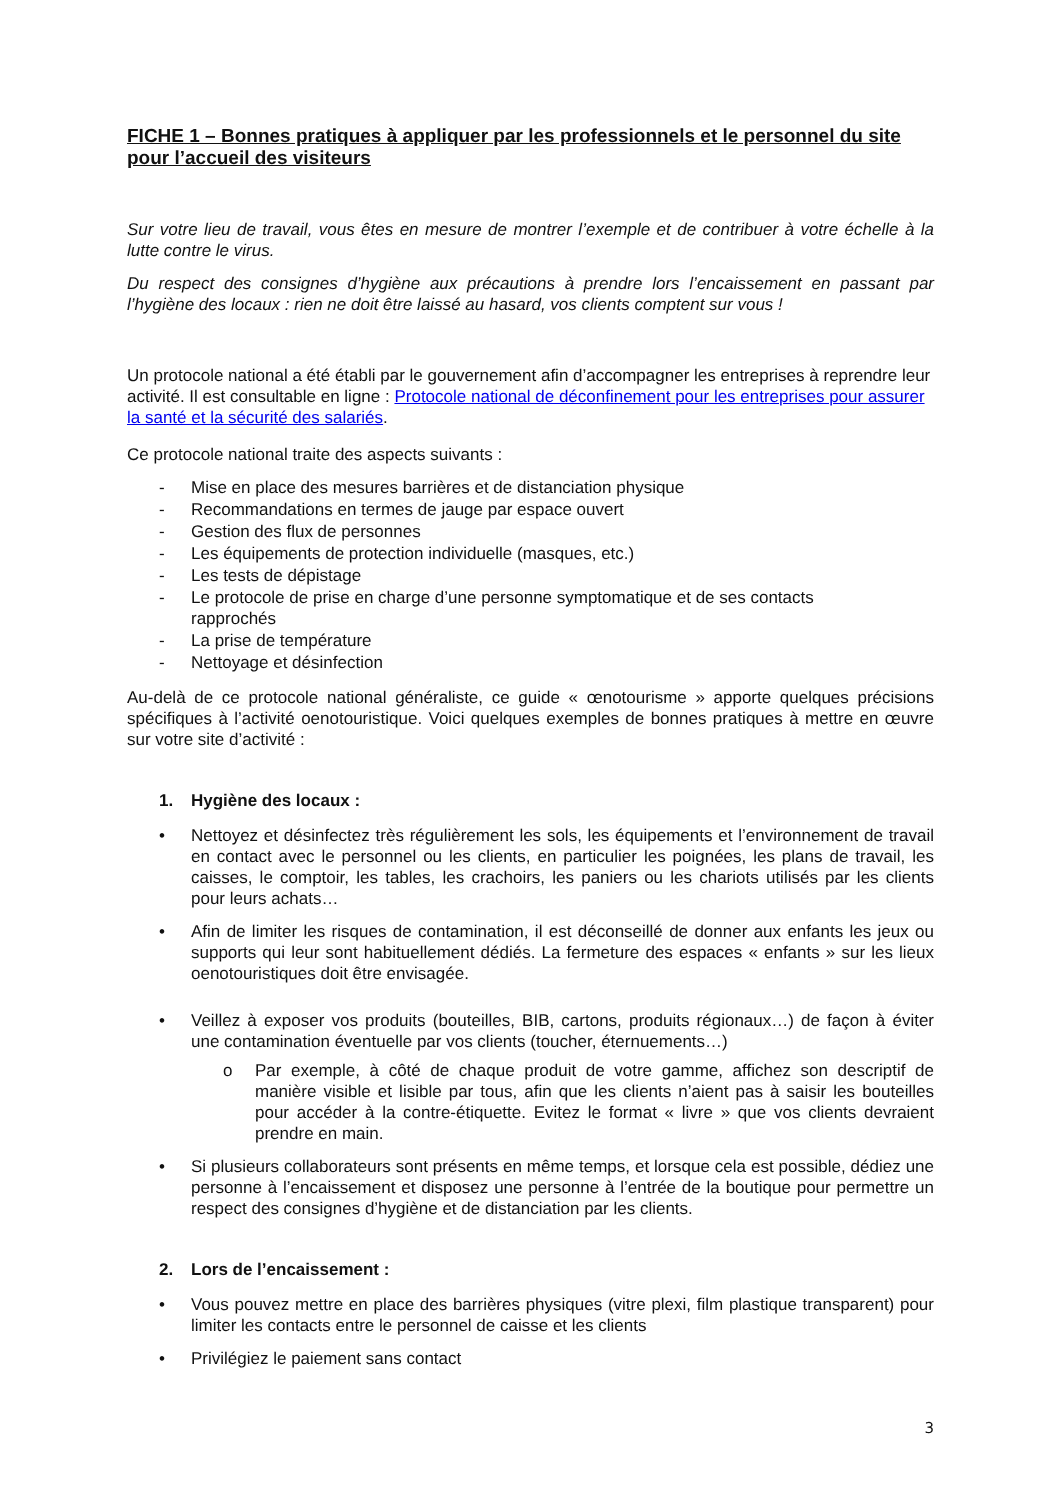FICHE 1 – Bonnes pratiques à appliquer par les professionnels et le personnel du site pour l’accueil des visiteurs
Sur votre lieu de travail, vous êtes en mesure de montrer l’exemple et de contribuer à votre échelle à la lutte contre le virus.
Du respect des consignes d’hygiène aux précautions à prendre lors l’encaissement en passant par l’hygiène des locaux : rien ne doit être laissé au hasard, vos clients comptent sur vous !
Un protocole national a été établi par le gouvernement afin d’accompagner les entreprises à reprendre leur activité. Il est consultable en ligne : Protocole national de déconfinement pour les entreprises pour assurer la santé et la sécurité des salariés.
Ce protocole national traite des aspects suivants :
- Mise en place des mesures barrières et de distanciation physique
- Recommandations en termes de jauge par espace ouvert
- Gestion des flux de personnes
- Les équipements de protection individuelle (masques, etc.)
- Les tests de dépistage
- Le protocole de prise en charge d’une personne symptomatique et de ses contacts
rapprochés
- La prise de température
- Nettoyage et désinfection
Au-delà de ce protocole national généraliste, ce guide « œnotourisme » apporte quelques précisions spécifiques à l’activité oenotouristique. Voici quelques exemples de bonnes pratiques à mettre en œuvre sur votre site d’activité :
1. Hygiène des locaux :
• Nettoyez et désinfectez très régulièrement les sols, les équipements et l’environnement de travail en contact avec le personnel ou les clients, en particulier les poignées, les plans de travail, les caisses, le comptoir, les tables, les crachoirs, les paniers ou les chariots utilisés par les clients pour leurs achats…
• Afin de limiter les risques de contamination, il est déconseillé de donner aux enfants les jeux ou supports qui leur sont habituellement dédiés. La fermeture des espaces « enfants » sur les lieux oenotouristiques doit être envisagée.
• Veillez à exposer vos produits (bouteilles, BIB, cartons, produits régionaux…) de façon à éviter une contamination éventuelle par vos clients (toucher, éternuements…)
o Par exemple, à côté de chaque produit de votre gamme, affichez son descriptif de manière visible et lisible par tous, afin que les clients n’aient pas à saisir les bouteilles pour accéder à la contre-étiquette. Evitez le format « livre » que vos clients devraient prendre en main.
• Si plusieurs collaborateurs sont présents en même temps, et lorsque cela est possible, dédiez une personne à l’encaissement et disposez une personne à l’entrée de la boutique pour permettre un respect des consignes d’hygiène et de distanciation par les clients.
2. Lors de l’encaissement :
• Vous pouvez mettre en place des barrières physiques (vitre plexi, film plastique transparent) pour limiter les contacts entre le personnel de caisse et les clients
• Privilégiez le paiement sans contact
3